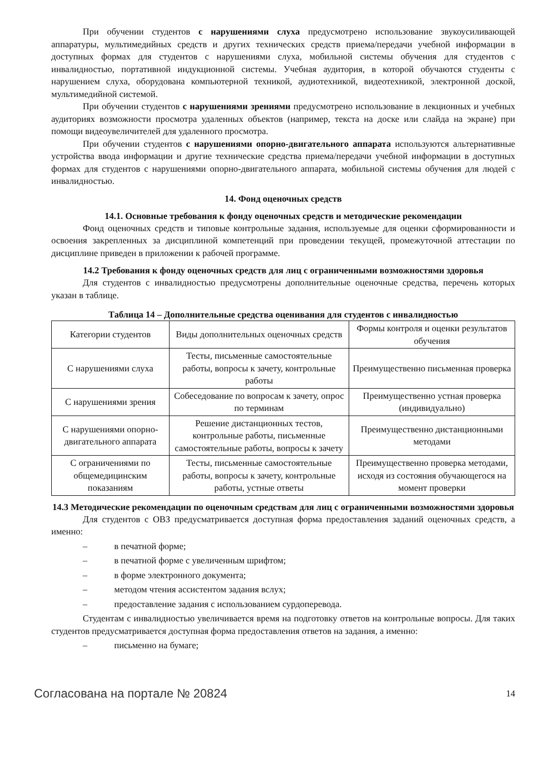При обучении студентов с нарушениями слуха предусмотрено использование звукоусиливающей аппаратуры, мультимедийных средств и других технических средств приема/передачи учебной информации в доступных формах для студентов с нарушениями слуха, мобильной системы обучения для студентов с инвалидностью, портативной индукционной системы. Учебная аудитория, в которой обучаются студенты с нарушением слуха, оборудована компьютерной техникой, аудиотехникой, видеотехникой, электронной доской, мультимедийной системой.
При обучении студентов с нарушениями зрениями предусмотрено использование в лекционных и учебных аудиториях возможности просмотра удаленных объектов (например, текста на доске или слайда на экране) при помощи видеоувеличителей для удаленного просмотра.
При обучении студентов с нарушениями опорно-двигательного аппарата используются альтернативные устройства ввода информации и другие технические средства приема/передачи учебной информации в доступных формах для студентов с нарушениями опорно-двигательного аппарата, мобильной системы обучения для людей с инвалидностью.
14. Фонд оценочных средств
14.1. Основные требования к фонду оценочных средств и методические рекомендации
Фонд оценочных средств и типовые контрольные задания, используемые для оценки сформированности и освоения закрепленных за дисциплиной компетенций при проведении текущей, промежуточной аттестации по дисциплине приведен в приложении к рабочей программе.
14.2 Требования к фонду оценочных средств для лиц с ограниченными возможностями здоровья
Для студентов с инвалидностью предусмотрены дополнительные оценочные средства, перечень которых указан в таблице.
Таблица 14 – Дополнительные средства оценивания для студентов с инвалидностью
| Категории студентов | Виды дополнительных оценочных средств | Формы контроля и оценки результатов обучения |
| С нарушениями слуха | Тесты, письменные самостоятельные работы, вопросы к зачету, контрольные работы | Преимущественно письменная проверка |
| С нарушениями зрения | Собеседование по вопросам к зачету, опрос по терминам | Преимущественно устная проверка (индивидуально) |
| С нарушениями опорно-двигательного аппарата | Решение дистанционных тестов, контрольные работы, письменные самостоятельные работы, вопросы к зачету | Преимущественно дистанционными методами |
| С ограничениями по общемедицинским показаниям | Тесты, письменные самостоятельные работы, вопросы к зачету, контрольные работы, устные ответы | Преимущественно проверка методами, исходя из состояния обучающегося на момент проверки |
14.3 Методические рекомендации по оценочным средствам для лиц с ограниченными возможностями здоровья
Для студентов с ОВЗ предусматривается доступная форма предоставления заданий оценочных средств, а именно:
– в печатной форме;
– в печатной форме с увеличенным шрифтом;
– в форме электронного документа;
– методом чтения ассистентом задания вслух;
– предоставление задания с использованием сурдоперевода.
Студентам с инвалидностью увеличивается время на подготовку ответов на контрольные вопросы. Для таких студентов предусматривается доступная форма предоставления ответов на задания, а именно:
– письменно на бумаге;
Согласована на портале № 20824 14